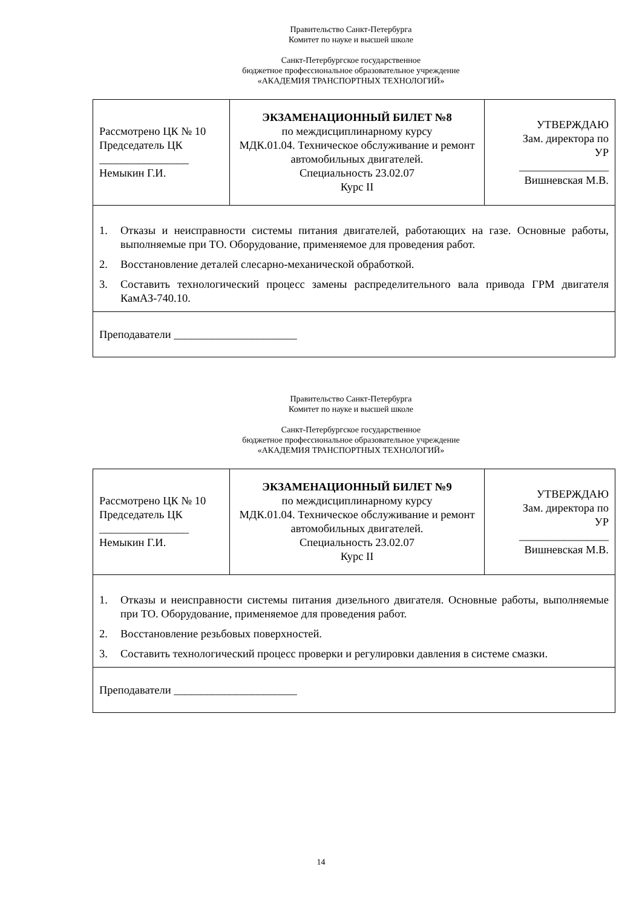Правительство Санкт-Петербурга
Комитет по науке и высшей школе
Санкт-Петербургское государственное
бюджетное профессиональное образовательное учреждение
«АКАДЕМИЯ ТРАНСПОРТНЫХ ТЕХНОЛОГИЙ»
| Рассмотрено ЦК № 10 Председатель ЦК ________________ Немыкин Г.И. | ЭКЗАМЕНАЦИОННЫЙ БИЛЕТ №8 по междисциплинарному курсу МДК.01.04. Техническое обслуживание и ремонт автомобильных двигателей. Специальность 23.02.07 Курс II | УТВЕРЖДАЮ Зам. директора по УР ________________ Вишневская М.В. |
| 1. Отказы и неисправности системы питания двигателей, работающих на газе. Основные работы, выполняемые при ТО. Оборудование, применяемое для проведения работ. 2. Восстановление деталей слесарно-механической обработкой. 3. Составить технологический процесс замены распределительного вала привода ГРМ двигателя КамАЗ-740.10. | | |
| Преподаватели ______________________ | | |
Правительство Санкт-Петербурга
Комитет по науке и высшей школе
Санкт-Петербургское государственное
бюджетное профессиональное образовательное учреждение
«АКАДЕМИЯ ТРАНСПОРТНЫХ ТЕХНОЛОГИЙ»
| Рассмотрено ЦК № 10 Председатель ЦК ________________ Немыкин Г.И. | ЭКЗАМЕНАЦИОННЫЙ БИЛЕТ №9 по междисциплинарному курсу МДК.01.04. Техническое обслуживание и ремонт автомобильных двигателей. Специальность 23.02.07 Курс II | УТВЕРЖДАЮ Зам. директора по УР ________________ Вишневская М.В. |
| 1. Отказы и неисправности системы питания дизельного двигателя. Основные работы, выполняемые при ТО. Оборудование, применяемое для проведения работ. 2. Восстановление резьбовых поверхностей. 3. Составить технологический процесс проверки и регулировки давления в системе смазки. | | |
| Преподаватели ______________________ | | |
14